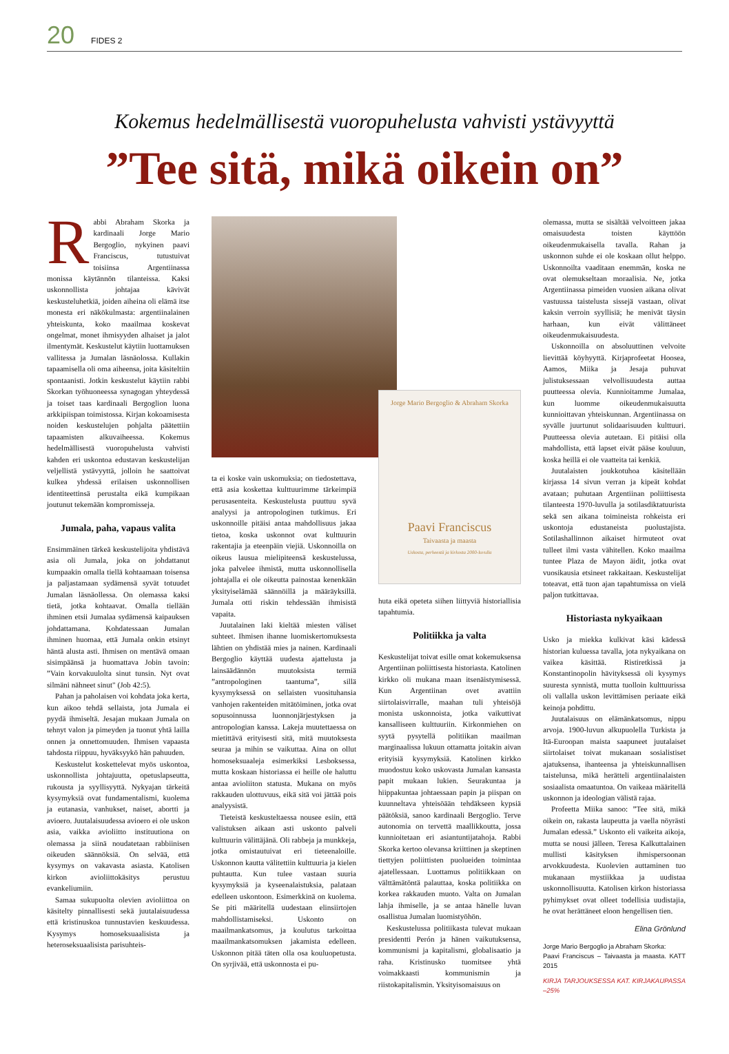20 FIDES 2
Kokemus hedelmällisestä vuoropuhelusta vahvisti ystävyyttä
”Tee sitä, mikä oikein on”
Rabbi Abraham Skorka ja kardinaali Jorge Mario Bergoglio, nykyinen paavi Franciscus, tutustuivat toisiinsa Argentiinassa monissa käytännön tilanteissa. Kaksi uskonnollista johtajaa kävivät keskusteluhetkiä, joiden aiheina oli elämä itse monesta eri näkökulmasta: argentiinalainen yhteiskunta, koko maailmaa koskevat ongelmat, monet ihmisyyden alhaiset ja jalot ilmentymät. Keskustelut käytiin luottamuksen vallitessa ja Jumalan läsnäolossa. Kullakin tapaamisella oli oma aiheensa, joita käsiteltiin spontaanisti. Jotkin keskustelut käytiin rabbi Skorkan työhuoneessa synagogan yhteydessä ja toiset taas kardinaali Bergoglion luona arkkipiispan toimistossa. Kirjan kokoamisesta noiden keskustelujen pohjalta päätettiin tapaamisten alkuvaiheessa. Kokemus hedelmällisestä vuoropuhelusta vahvisti kahden eri uskontoa edustavan keskustelijan veljellistä ystävyyttä, jolloin he saattoivat kulkea yhdessä erilaisen uskonnollisen identiteettinsä perustalta eikä kumpikaan joutunut tekemään kompromisseja.
Jumala, paha, vapaus valita
Ensimmäinen tärkeä keskustelijoita yhdistävä asia oli Jumala, joka on johdattanut kumpaakin omalla tiellä kohtaamaan toisensa ja paljastamaan sydämensä syvät totuudet Jumalan läsnäollessa. On olemassa kaksi tietä, jotka kohtaavat. Omalla tiellään ihminen etsii Jumalaa sydämensä kaipauksen johdattamana. Kohdatessaan Jumalan ihminen huomaa, että Jumala onkin etsinyt häntä alusta asti. Ihmisen on mentävä omaan sisimpäänsä ja huomattava Jobin tavoin: ”Vain korvakuulolta sinut tunsin. Nyt ovat silmäni nähneet sinut" (Job 42:5).
Pahan ja paholaisen voi kohdata joka kerta, kun aikoo tehdä sellaista, jota Jumala ei pyydä ihmiseltä. Jesajan mukaan Jumala on tehnyt valon ja pimeyden ja tuonut yhtä lailla onnen ja onnettomuuden. Ihmisen vapaasta tahdosta riippuu, hyväksyykö hän pahuuden.
Keskustelut koskettelevat myös uskontoa, uskonnollista johtajuutta, opetuslapseutta, rukousta ja syyllisyyttä. Nykyajan tärkeitä kysymyksiä ovat fundamentalismi, kuolema ja eutanasia, vanhukset, naiset, abortti ja avioero. Juutalaisuudessa avioero ei ole uskon asia, vaikka avioliitto instituutiona on olemassa ja siinä noudatetaan rabbiinisen oikeuden säännöksiä. On selvää, että kysymys on vakavasta asiasta. Katolisen kirkon avioliittokäsitys perustuu evankeliumiin.
Samaa sukupuolta olevien avioliittoa on käsitelty pinnallisesti sekä juutalaisuudessa että kristinuskoa tunnustavien keskuudessa. Kysymys homoseksuaalisista ja heteroseksuaalisista parisuhteis-
ta ei koske vain uskomuksia; on tiedostettava, että asia koskettaa kulttuurimme tärkeimpiä perusasenteita. Keskustelusta puuttuu syvä analyysi ja antropologinen tutkimus. Eri uskonnoille pitäisi antaa mahdollisuus jakaa tietoa, koska uskonnot ovat kulttuurin rakentajia ja eteenpäin viejiä. Uskonnoilla on oikeus lausua mielipiteensä keskustelussa, joka palvelee ihmistä, mutta uskonnollisella johtajalla ei ole oikeutta painostaa kenenkään yksityiselämää säännöillä ja määräyksillä. Jumala otti riskin tehdessään ihmisistä vapaita.
Juutalainen laki kieltää miesten väliset suhteet. Ihmisen ihanne luomiskertomuksesta lähtien on yhdistää mies ja nainen. Kardinaali Bergoglio käyttää uudesta ajattelusta ja lainsäädännön muutoksista termiä ”antropologinen taantuma”, sillä kysymyksessä on sellaisten vuosituhansia vanhojen rakenteiden mitätöiminen, jotka ovat sopusoinnussa luonnonjärjestyksen ja antropologian kanssa. Lakeja muutettaessa on mietittävä erityisesti sitä, mitä muutoksesta seuraa ja mihin se vaikuttaa. Aina on ollut homoseksuaaleja esimerkiksi Lesboksessa, mutta koskaan historiassa ei heille ole haluttu antaa avioliiton statusta. Mukana on myös rakkauden ulottuvuus, eikä sitä voi jättää pois analyysistä.
Tieteistä keskusteltaessa nousee esiin, että valistuksen aikaan asti uskonto palveli kulttuurin välittäjänä. Oli rabbeja ja munkkeja, jotka omistautuivat eri tieteenaloille. Uskonnon kautta välitettiin kulttuuria ja kielen puhtautta. Kun tulee vastaan suuria kysymyksiä ja kyseenalaistuksia, palataan edelleen uskontoon. Esimerkkinä on kuolema. Se piti määritellä uudestaan elinsiirtojen mahdollistamiseksi. Uskonto on maailmankatsomus, ja koulutus tarkoittaa maailmankatsomuksen jakamista edelleen. Uskonnon pitää täten olla osa kouluopetusta. On syrjivää, että uskonnosta ei pu-
Jorge Mario Bergoglio & Abraham Skorka
Paavi Franciscus
Taivaasta ja maasta
Uskosta, perheestä ja kirkosta 2000-luvulla
huta eikä opeteta siihen liittyviä historiallisia tapahtumia.
Politiikka ja valta
Keskustelijat toivat esille omat kokemuksensa Argentiinan poliittisesta historiasta. Katolinen kirkko oli mukana maan itsenäistymisessä. Kun Argentiinan ovet avattiin siirtolaisvirralle, maahan tuli yhteisöjä monista uskonnoista, jotka vaikuttivat kansalliseen kulttuuriin. Kirkonmiehen on syytä pysytellä politiikan maailman marginaalissa lukuun ottamatta joitakin aivan erityisiä kysymyksiä. Katolinen kirkko muodostuu koko uskovasta Jumalan kansasta papit mukaan lukien. Seurakuntaa ja hiippakuntaa johtaessaan papin ja piispan on kuunneltava yhteisöään tehdäkseen kypsiä päätöksiä, sanoo kardinaali Bergoglio. Terve autonomia on tervettä maallikkoutta, jossa kunnioitetaan eri asiantuntijatahoja. Rabbi Skorka kertoo olevansa kriittinen ja skeptinen tiettyjen poliittisten puolueiden toimintaa ajatellessaan. Luottamus politiikkaan on välttämätöntä palauttaa, koska politiikka on korkea rakkauden muoto. Valta on Jumalan lahja ihmiselle, ja se antaa hänelle luvan osallistua Jumalan luomistyöhön.
Keskustelussa politiikasta tulevat mukaan presidentti Perón ja hänen vaikutuksensa, kommunismi ja kapitalismi, globalisaatio ja raha. Kristinusko tuomitsee yhtä voimakkaasti kommunismin ja riistokapitalismin. Yksityisomaisuus on
olemassa, mutta se sisältää velvoitteen jakaa omaisuudesta toisten käyttöön oikeudenmukaisella tavalla. Rahan ja uskonnon suhde ei ole koskaan ollut helppo. Uskonnoilta vaaditaan enemmän, koska ne ovat olemukseltaan moraalisia. Ne, jotka Argentiinassa pimeiden vuosien aikana olivat vastuussa taistelusta sissejä vastaan, olivat kaksin verroin syyllisiä; he menivät täysin harhaan, kun eivät välittäneet oikeudenmukaisuudesta.
Uskonnoilla on absoluuttinen velvoite lievittää köyhyyttä. Kirjaprofeetat Hoosea, Aamos, Miika ja Jesaja puhuvat julistuksessaan velvollisuudesta auttaa puutteessa olevia. Kunnioitamme Jumalaa, kun luomme oikeudenmukaisuutta kunnioittavan yhteiskunnan. Argentiinassa on syvälle juurtunut solidaarisuuden kulttuuri. Puutteessa olevia autetaan. Ei pitäisi olla mahdollista, että lapset eivät pääse kouluun, koska heillä ei ole vaatteita tai kenkiä.
Juutalaisten joukkotuhoa käsitellään kirjassa 14 sivun verran ja kipeät kohdat avataan; puhutaan Argentiinan poliittisesta tilanteesta 1970-luvulla ja sotilasdiktatuurista sekä sen aikana toimineista rohkeista eri uskontoja edustaneista puolustajista. Sotilashallinnon aikaiset hirmuteot ovat tulleet ilmi vasta vähitellen. Koko maailma tuntee Plaza de Mayon äidit, jotka ovat vuosikausia etsineet rakkaitaan. Keskustelijat toteavat, että tuon ajan tapahtumissa on vielä paljon tutkittavaa.
Historiasta nykyaikaan
Usko ja miekka kulkivat käsi kädessä historian kuluessa tavalla, jota nykyaikana on vaikea käsittää. Ristiretkissä ja Konstantinopolin hävityksessä oli kysymys suuresta synnistä, mutta tuolloin kulttuurissa oli vallalla uskon levittämisen periaate eikä keinoja pohdittu.
Juutalaisuus on elämänkatsomus, nippu arvoja. 1900-luvun alkupuolella Turkista ja Itä-Euroopan maista saapuneet juutalaiset siirtolaiset toivat mukanaan sosialistiset ajatuksensa, ihanteensa ja yhteiskunnallisen taistelunsa, mikä herätteli argentiinalaisten sosiaalista omaatuntoa. On vaikeaa määritellä uskonnon ja ideologian välistä rajaa.
Profeetta Miika sanoo: ”Tee sitä, mikä oikein on, rakasta laupeutta ja vaella nöyrästi Jumalan edessä.” Uskonto eli vaikeita aikoja, mutta se nousi jälleen. Teresa Kalkuttalainen mullisti käsityksen ihmispersoonan arvokkuudesta. Kuolevien auttaminen tuo mukanaan mystiikkaa ja uudistaa uskonnollisuutta. Katolisen kirkon historiassa pyhimykset ovat olleet todellisia uudistajia, he ovat herättäneet eloon hengellisen tien.
Elina Grönlund
Jorge Mario Bergoglio ja Abraham Skorka:
Paavi Franciscus – Taivaasta ja maasta. KATT 2015
KIRJA TARJOUKSESSA KAT. KIRJAKAUPASSA –25%